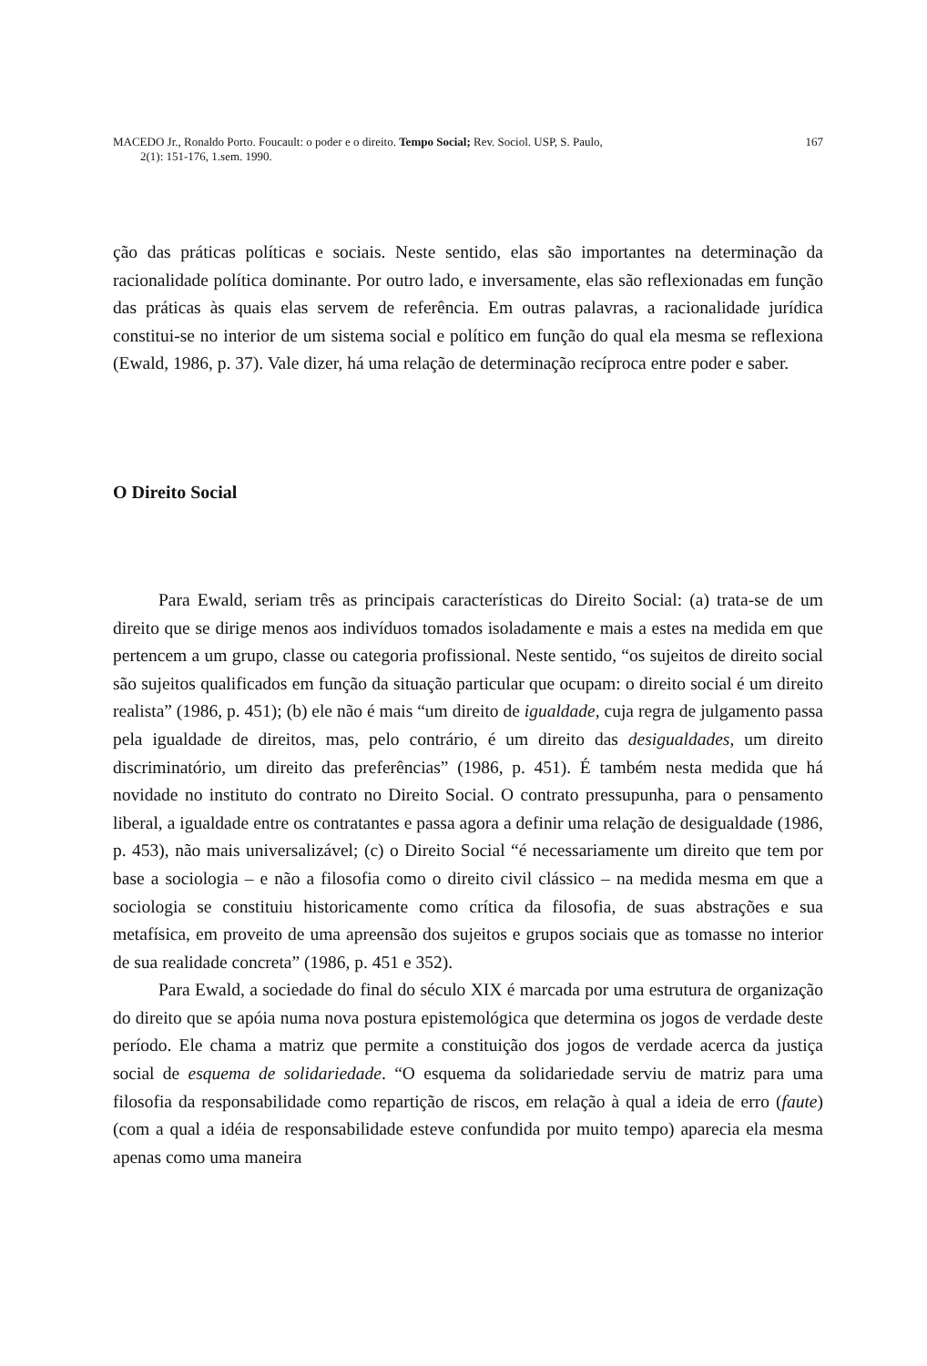MACEDO Jr., Ronaldo Porto. Foucault: o poder e o direito. Tempo Social; Rev. Sociol. USP, S. Paulo, 167
2(1): 151-176, 1.sem. 1990.
ção das práticas políticas e sociais. Neste sentido, elas são importantes na determinação da racionalidade política dominante. Por outro lado, e inversamente, elas são reflexionadas em função das práticas às quais elas servem de referência. Em outras palavras, a racionalidade jurídica constitui-se no interior de um sistema social e político em função do qual ela mesma se reflexiona (Ewald, 1986, p. 37). Vale dizer, há uma relação de determinação recíproca entre poder e saber.
O Direito Social
Para Ewald, seriam três as principais características do Direito Social: (a) trata-se de um direito que se dirige menos aos indivíduos tomados isoladamente e mais a estes na medida em que pertencem a um grupo, classe ou categoria profissional. Neste sentido, “os sujeitos de direito social são sujeitos qualificados em função da situação particular que ocupam: o direito social é um direito realista” (1986, p. 451); (b) ele não é mais “um direito de igualdade, cuja regra de julgamento passa pela igualdade de direitos, mas, pelo contrário, é um direito das desigualdades, um direito discriminatório, um direito das preferências” (1986, p. 451). É também nesta medida que há novidade no instituto do contrato no Direito Social. O contrato pressupunha, para o pensamento liberal, a igualdade entre os contratantes e passa agora a definir uma relação de desigualdade (1986, p. 453), não mais universalizável; (c) o Direito Social “é necessariamente um direito que tem por base a sociologia – e não a filosofia como o direito civil clássico – na medida mesma em que a sociologia se constituiu historicamente como crítica da filosofia, de suas abstrações e sua metafísica, em proveito de uma apreensão dos sujeitos e grupos sociais que as tomasse no interior de sua realidade concreta” (1986, p. 451 e 352).
Para Ewald, a sociedade do final do século XIX é marcada por uma estrutura de organização do direito que se apóia numa nova postura epistemológica que determina os jogos de verdade deste período. Ele chama a matriz que permite a constituição dos jogos de verdade acerca da justiça social de esquema de solidariedade. “O esquema da solidariedade serviu de matriz para uma filosofia da responsabilidade como repartição de riscos, em relação à qual a ideia de erro (faute) (com a qual a idéia de responsabilidade esteve confundida por muito tempo) aparecia ela mesma apenas como uma maneira